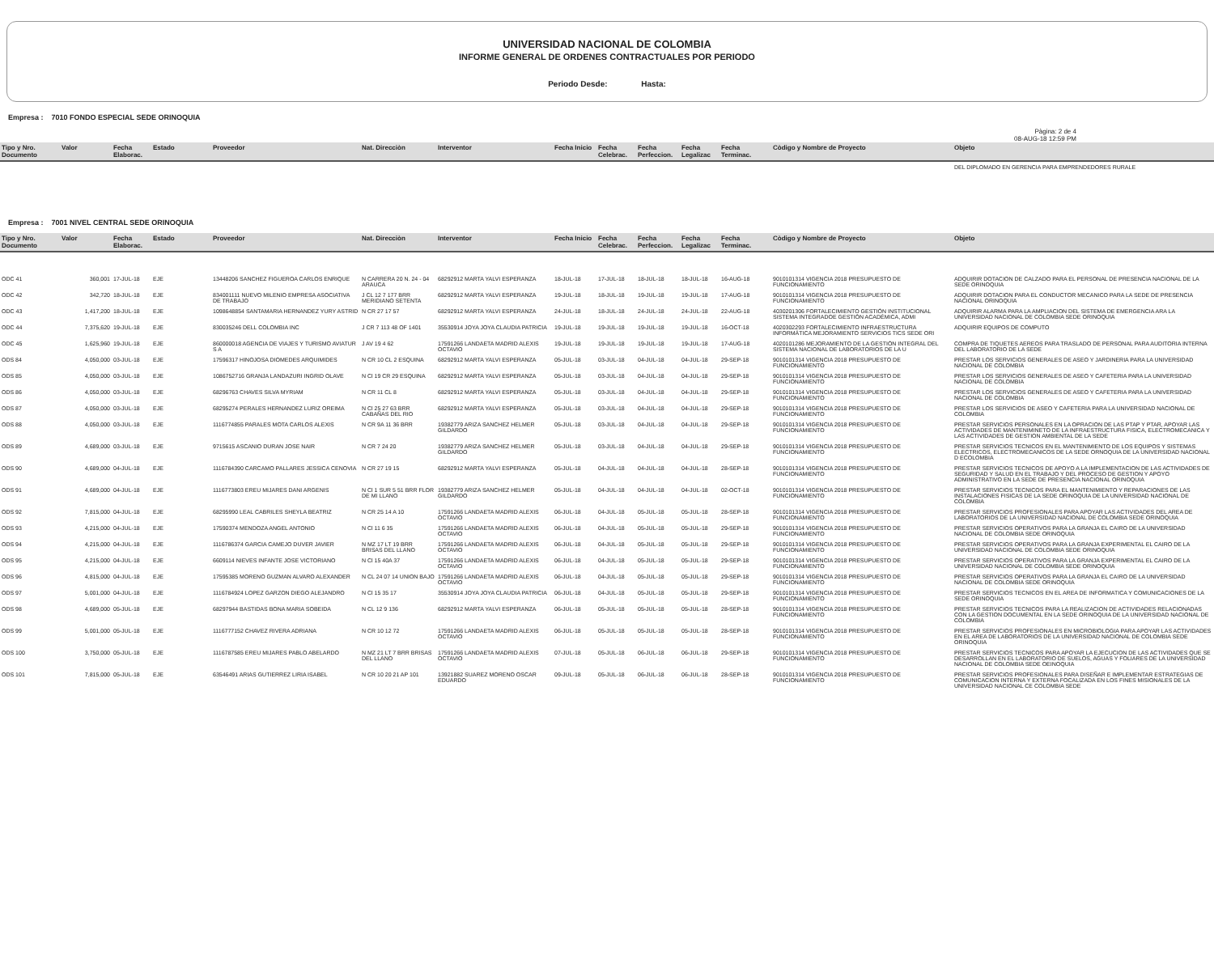UNIVERSIDAD NACIONAL DE COLOMBIA
INFORME GENERAL DE ORDENES CONTRACTUALES POR PERIODO
Periodo Desde: Hasta:
Empresa : 7010 FONDO ESPECIAL SEDE ORINOQUIA
Pàgina: 2 de 4
08-AUG-18 12:59 PM
| Tipo y Nro. Documento | Valor | Fecha Elaborac. | Estado | Proveedor | Nat. Direcciòn | Interventor | Fecha Inicio | Fecha Celebrac. | Fecha Perfeccion. | Fecha Legalizac | Fecha Terminac. | Còdigo y Nombre de Proyecto | Objeto |
| --- | --- | --- | --- | --- | --- | --- | --- | --- | --- | --- | --- | --- | --- |
| | | | | | | | | | | | | | DEL DIPLOMADO EN GERENCIA PARA EMPRENDEDORES RURALE |
Empresa : 7001 NIVEL CENTRAL SEDE ORINOQUIA
| Tipo y Nro. Documento | Valor | Fecha Elaborac. | Estado | Proveedor | Nat. Direcciòn | Interventor | Fecha Inicio | Fecha Celebrac. | Fecha Perfeccion. | Fecha Legalizac | Fecha Terminac. | Còdigo y Nombre de Proyecto | Objeto |
| --- | --- | --- | --- | --- | --- | --- | --- | --- | --- | --- | --- | --- | --- |
| ODC 41 | 360,001 | 17-JUL-18 | EJE | 13448206 SANCHEZ FIGUEROA CARLOS ENRIQUE | N CARRERA 20 N. 24 - 04 ARAUCA | 68292912 MARTA YALVI ESPERANZA | 18-JUL-18 | 17-JUL-18 | 18-JUL-18 | 18-JUL-18 | 16-AUG-18 | 9010101314 VIGENCIA 2018 PRESUPUESTO DE FUNCIONAMIENTO | ADQUIRIR DOTACION DE CALZADO PARA EL PERSONAL DE PRESENCIA NACIONAL DE LA SEDE ORINOQUIA |
| ODC 42 | 342,720 | 18-JUL-18 | EJE | 834001111 NUEVO MILENIO EMPRESA ASOCIATIVA DE TRABAJO | J CL 12 7 177 BRR MERIDIANO SETENTA | 68292912 MARTA YALVI ESPERANZA | 19-JUL-18 | 18-JUL-18 | 19-JUL-18 | 19-JUL-18 | 17-AUG-18 | 9010101314 VIGENCIA 2018 PRESUPUESTO DE FUNCIONAMIENTO | ADQUIRIR DOTACION PARA EL CONDUCTOR MECANICO PARA LA SEDE DE PRESENCIA NACIONAL ORINOQUIA |
| ODC 43 | 1,417,200 | 18-JUL-18 | EJE | 1098648854 SANTAMARIA HERNANDEZ YURY ASTRID | N CR 27 17 57 | 68292912 MARTA YALVI ESPERANZA | 24-JUL-18 | 18-JUL-18 | 24-JUL-18 | 24-JUL-18 | 22-AUG-18 | 4030201306 FORTALECIMIENTO GESTIÓN INSTITUCIONAL SISTEMA INTEGRADOE GESTIÓN ACADÉMICA, ADMI | ADQUIRIR ALARMA PARA LA AMPLIACION DEL SISTEMA DE EMERGENCIA ARA LA UNIVERSIDAD NACIONAL DE COLOMBIA SEDE ORINOQUIA |
| ODC 44 | 7,375,620 | 19-JUL-18 | EJE | 830035246 DELL COLOMBIA INC | J CR 7 113 48 OF 1401 | 35530914 JOYA JOYA CLAUDIA PATRICIA | 19-JUL-18 | 19-JUL-18 | 19-JUL-18 | 19-JUL-18 | 16-OCT-18 | 4020302293 FORTALECIMIENTO INFRAESTRUCTURA INFORMÁTICA MEJORAMIENTO SERVICIOS TICS SEDE ORI | ADQUIRIR EQUIPOS DE COMPUTO |
| ODC 45 | 1,625,960 | 19-JUL-18 | EJE | 860000018 AGENCIA DE VIAJES Y TURISMO AVIATUR S A | J AV 19 4 62 | 17591266 LANDAETA MADRID ALEXIS OCTAVIO | 19-JUL-18 | 19-JUL-18 | 19-JUL-18 | 19-JUL-18 | 17-AUG-18 | 4020101286 MEJORAMIENTO DE LA GESTIÓN INTEGRAL DEL SISTEMA NACIONAL DE LABORATORIOS DE LA U | COMPRA DE TIQUETES AEREOS PARA TRASLADO DE PERSONAL PARA AUDITORIA INTERNA DEL LABORATORIO DE LA SEDE |
| ODS 84 | 4,050,000 | 03-JUL-18 | EJE | 17596317 HINOJOSA DIOMEDES ARQUIMIDES | N CR 10 CL 2 ESQUINA | 68292912 MARTA YALVI ESPERANZA | 05-JUL-18 | 03-JUL-18 | 04-JUL-18 | 04-JUL-18 | 29-SEP-18 | 9010101314 VIGENCIA 2018 PRESUPUESTO DE FUNCIONAMIENTO | PRESTAR LOS SERVICIOS GENERALES DE ASEO Y JARDINERIA PARA LA UNIVERSIDAD NACIONAL DE COLOMBIA |
| ODS 85 | 4,050,000 | 03-JUL-18 | EJE | 1086752716 GRANJA LANDAZURI INGRID OLAVE | N Cl 19 CR 29 ESQUINA | 68292912 MARTA YALVI ESPERANZA | 05-JUL-18 | 03-JUL-18 | 04-JUL-18 | 04-JUL-18 | 29-SEP-18 | 9010101314 VIGENCIA 2018 PRESUPUESTO DE FUNCIONAMIENTO | PRESTAR LOS SERVICIOS GENERALES DE ASEO Y CAFETERIA PARA LA UNIVERSIDAD NACIONAL DE COLOMBIA |
| ODS 86 | 4,050,000 | 03-JUL-18 | EJE | 68296763 CHAVES SILVA MYRIAM | N CR 11 CL 8 | 68292912 MARTA YALVI ESPERANZA | 05-JUL-18 | 03-JUL-18 | 04-JUL-18 | 04-JUL-18 | 29-SEP-18 | 9010101314 VIGENCIA 2018 PRESUPUESTO DE FUNCIONAMIENTO | PRESTAR LOS SERVICIOS GENERALES DE ASEO Y CAFETERIA PARA LA UNIVERSIDAD NACIONAL DE COLOMBIA |
| ODS 87 | 4,050,000 | 03-JUL-18 | EJE | 68295274 PERALES HERNANDEZ LURIZ OREIMA | N Cl 25 27 63 BRR CABAÑAS DEL RIO | 68292912 MARTA YALVI ESPERANZA | 05-JUL-18 | 03-JUL-18 | 04-JUL-18 | 04-JUL-18 | 29-SEP-18 | 9010101314 VIGENCIA 2018 PRESUPUESTO DE FUNCIONAMIENTO | PRESTAR LOS SERVICIOS DE ASEO Y CAFETERIA PARA LA UNIVERSIDAD NACIONAL DE COLOMBIA |
| ODS 88 | 4,050,000 | 03-JUL-18 | EJE | 1116774855 PARALES MOTA CARLOS ALEXIS | N CR 9A 11 36 BRR | 19382779 ARIZA SANCHEZ HELMER GILDARDO | 05-JUL-18 | 03-JUL-18 | 04-JUL-18 | 04-JUL-18 | 29-SEP-18 | 9010101314 VIGENCIA 2018 PRESUPUESTO DE FUNCIONAMIENTO | PRESTAR SERVICIOS PERSONALES EN LA OPRACION DE LAS PTAP Y PTAR, APOYAR LAS ACTIVIDADES DE MANTENIMINETO DE LA INFRAESTRUCTURA FISICA, ELECTROMECANICA Y LAS ACTIVIDADES DE GESTION AMBIENTAL DE LA SEDE |
| ODS 89 | 4,689,000 | 03-JUL-18 | EJE | 9715615 ASCANIO DURAN JOSE NAIR | N CR 7 24 20 | 19382779 ARIZA SANCHEZ HELMER GILDARDO | 05-JUL-18 | 03-JUL-18 | 04-JUL-18 | 04-JUL-18 | 29-SEP-18 | 9010101314 VIGENCIA 2018 PRESUPUESTO DE FUNCIONAMIENTO | PRESTAR SERVICIOS TECNICOS EN EL MANTENIMIENTO DE LOS EQUIPOS Y SISTEMAS ELECTRICOS, ELECTROMECANICOS DE LA SEDE ORNOQUIA DE LA UNIVERSIDAD NACIONAL D ECOLOMBIA |
| ODS 90 | 4,689,000 | 04-JUL-18 | EJE | 1116784390 CARCAMO PALLARES JESSICA CENOVIA | N CR 27 19 15 | 68292912 MARTA YALVI ESPERANZA | 05-JUL-18 | 04-JUL-18 | 04-JUL-18 | 04-JUL-18 | 28-SEP-18 | 9010101314 VIGENCIA 2018 PRESUPUESTO DE FUNCIONAMIENTO | PRESTAR SERVICIOS TECNICOS DE APOYO A LA IMPLEMENTACION DE LAS ACTIVIDADES DE SEGURIDAD Y SALUD EN EL TRABAJO Y DEL PROCESO DE GESTION Y APOYO ADMINISTRATIVO EN LA SEDE DE PRESENCIA NACIONAL ORINOQUIA |
| ODS 91 | 4,689,000 | 04-JUL-18 | EJE | 1116773803 EREU MIJARES DANI ARGENIS | N Cl 1 SUR 5 51 BRR FLOR DE MI LLANO | 19382779 ARIZA SANCHEZ HELMER GILDARDO | 05-JUL-18 | 04-JUL-18 | 04-JUL-18 | 04-JUL-18 | 02-OCT-18 | 9010101314 VIGENCIA 2018 PRESUPUESTO DE FUNCIONAMIENTO | PRESTAR SERVICIOS TECNICOS PARA EL MANTENIMIENTO Y REPARACIONES DE LAS INSTALACIONES FISICAS DE LA SEDE ORINOQUIA DE LA UNIVERSIDAD NACIONAL DE COLOMBIA |
| ODS 92 | 7,815,000 | 04-JUL-18 | EJE | 68295990 LEAL CABRILES SHEYLA BEATRIZ | N CR 25 14 A 10 | 17591266 LANDAETA MADRID ALEXIS OCTAVIO | 06-JUL-18 | 04-JUL-18 | 05-JUL-18 | 05-JUL-18 | 28-SEP-18 | 9010101314 VIGENCIA 2018 PRESUPUESTO DE FUNCIONAMIENTO | PRESTAR SERVICIOS PROFESIONALES PARA APOYAR LAS ACTIVIDADES DEL AREA DE LABORATORIOS DE LA UNIVERSIDAD NACIONAL DE COLOMBIA SEDE ORINOQUIA |
| ODS 93 | 4,215,000 | 04-JUL-18 | EJE | 17590374 MENDOZA ANGEL ANTONIO | N Cl 11 6 35 | 17591266 LANDAETA MADRID ALEXIS OCTAVIO | 06-JUL-18 | 04-JUL-18 | 05-JUL-18 | 05-JUL-18 | 29-SEP-18 | 9010101314 VIGENCIA 2018 PRESUPUESTO DE FUNCIONAMIENTO | PRESTAR SERVICIOS OPERATIVOS PARA LA GRANJA EL CAIRO DE LA UNIVERSIDAD NACIONAL DE COLOMBIA SEDE ORINOQUIA |
| ODS 94 | 4,215,000 | 04-JUL-18 | EJE | 1116786374 GARCIA CAMEJO DUVER JAVIER | N MZ 17 LT 19 BRR BRISAS DEL LLANO | 17591266 LANDAETA MADRID ALEXIS OCTAVIO | 06-JUL-18 | 04-JUL-18 | 05-JUL-18 | 05-JUL-18 | 29-SEP-18 | 9010101314 VIGENCIA 2018 PRESUPUESTO DE FUNCIONAMIENTO | PRESTAR SERVICIOS OPERATIVOS PARA LA GRANJA EXPERIMENTAL EL CAIRO DE LA UNIVERSIDAD NACIONAL DE COLOMBIA SEDE ORINOQUIA |
| ODS 95 | 4,215,000 | 04-JUL-18 | EJE | 6609114 NIEVES INFANTE JOSE VICTORIANO | N Cl 15 40A 37 | 17591266 LANDAETA MADRID ALEXIS OCTAVIO | 06-JUL-18 | 04-JUL-18 | 05-JUL-18 | 05-JUL-18 | 29-SEP-18 | 9010101314 VIGENCIA 2018 PRESUPUESTO DE FUNCIONAMIENTO | PRESTAR SERVICIOS OPERATIVOS PARA LA GRANJA EXPERIMENTAL EL CAIRO DE LA UNIVERSIDAD NACIONAL DE COLOMBIA SEDE ORINOQUIA |
| ODS 96 | 4,815,000 | 04-JUL-18 | EJE | 17595385 MORENO GUZMAN ALVARO ALEXANDER | N CL 24 07 14 UNION BAJO | 17591266 LANDAETA MADRID ALEXIS OCTAVIO | 06-JUL-18 | 04-JUL-18 | 05-JUL-18 | 05-JUL-18 | 29-SEP-18 | 9010101314 VIGENCIA 2018 PRESUPUESTO DE FUNCIONAMIENTO | PRESTAR SERVICIOS OPERATIVOS PARA LA GRANJA EL CAIRO DE LA UNIVERSIDAD NACIONAL DE COLOMBIA SEDE ORINOQUIA |
| ODS 97 | 5,001,000 | 04-JUL-18 | EJE | 1116784924 LOPEZ GARZON DIEGO ALEJANDRO | N Cl 15 35 17 | 35530914 JOYA JOYA CLAUDIA PATRICIA | 06-JUL-18 | 04-JUL-18 | 05-JUL-18 | 05-JUL-18 | 29-SEP-18 | 9010101314 VIGENCIA 2018 PRESUPUESTO DE FUNCIONAMIENTO | PRESTAR SERVICIOS TECNICOS EN EL AREA DE INFORMATICA Y COMUNICACIONES DE LA SEDE ORINOQUIA |
| ODS 98 | 4,689,000 | 05-JUL-18 | EJE | 68297944 BASTIDAS BONA MARIA SOBEIDA | N CL 12 9 136 | 68292912 MARTA YALVI ESPERANZA | 06-JUL-18 | 05-JUL-18 | 05-JUL-18 | 05-JUL-18 | 28-SEP-18 | 9010101314 VIGENCIA 2018 PRESUPUESTO DE FUNCIONAMIENTO | PRESTAR SERVICIOS TECNICOS PARA LA REALIZACION DE ACTIVIDADES RELACIONADAS CON LA GESTION DOCUMENTAL EN LA SEDE ORINOQUIA DE LA UNIVERSIDAD NACIONAL DE COLOMBIA |
| ODS 99 | 5,001,000 | 05-JUL-18 | EJE | 1116777152 CHAVEZ RIVERA ADRIANA | N CR 10 12 72 | 17591266 LANDAETA MADRID ALEXIS OCTAVIO | 06-JUL-18 | 05-JUL-18 | 05-JUL-18 | 05-JUL-18 | 28-SEP-18 | 9010101314 VIGENCIA 2018 PRESUPUESTO DE FUNCIONAMIENTO | PRESTAR SERVICIOS PROFESIONALES EN MICROBIOLOGIA PARA APOYAR LAS ACTIVIDADES EN EL AREA DE LABORATORIOS DE LA UNIVERSIDAD NACIONAL DE COLOMBIA SEDE ORINOQUIA |
| ODS 100 | 3,750,000 | 05-JUL-18 | EJE | 1116787585 EREU MIJARES PABLO ABELARDO | N MZ 21 LT 7 BRR BRISAS DEL LLANO | 17591266 LANDAETA MADRID ALEXIS OCTAVIO | 07-JUL-18 | 05-JUL-18 | 06-JUL-18 | 06-JUL-18 | 29-SEP-18 | 9010101314 VIGENCIA 2018 PRESUPUESTO DE FUNCIONAMIENTO | PRESTAR SERVICIOS TECNICOS PARA APOYAR LA EJECUCION DE LAS ACTIVIDADES QUE SE DESARROLLAN EN EL LABORATORIO DE SUELOS, AGUAS Y FOLIARES DE LA UNIVERSIDAD NACIONAL DE COLOMBIA SEDE OEINOQUIA |
| ODS 101 | 7,815,000 | 05-JUL-18 | EJE | 63546491 ARIAS GUTIERREZ LIRIA ISABEL | N CR 10 20 21 AP 101 | 13921882 SUAREZ MORENO OSCAR EDUARDO | 09-JUL-18 | 05-JUL-18 | 06-JUL-18 | 06-JUL-18 | 28-SEP-18 | 9010101314 VIGENCIA 2018 PRESUPUESTO DE FUNCIONAMIENTO | PRESTAR SERVICIOS PROFESIONALES PARA DISEÑAR E IMPLEMENTAR ESTRATEGIAS DE COMUNICACION INTERNA Y EXTERNA FOCALIZADA EN LOS FINES MISIONALES DE LA UNIVERSIDAD NACIONAL CE COLOMBIA SEDE |